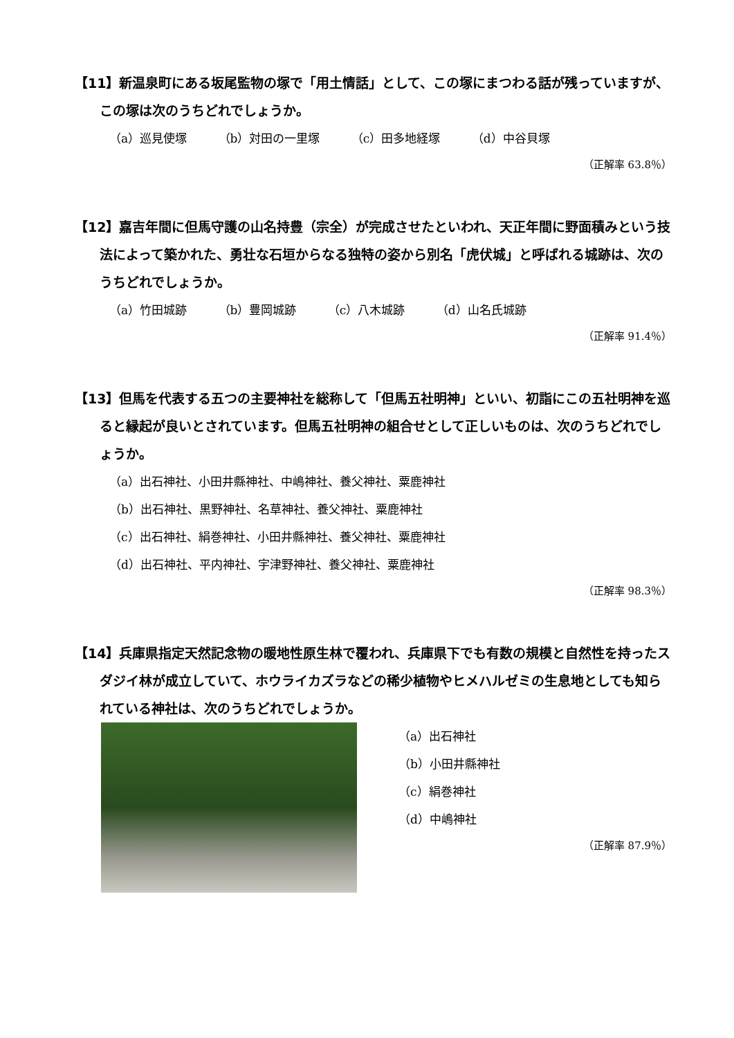【11】新温泉町にある坂尾監物の塚で「用土情話」として、この塚にまつわる話が残っていますが、この塚は次のうちどれでしょうか。
（a）巡見使塚 （b）対田の一里塚 （c）田多地経塚 （d）中谷貝塚
（正解率 63.8％）
【12】嘉吉年間に但馬守護の山名持豊（宗全）が完成させたといわれ、天正年間に野面積みという技法によって築かれた、勇壮な石垣からなる独特の姿から別名「虎伏城」と呼ばれる城跡は、次のうちどれでしょうか。
（a）竹田城跡 （b）豊岡城跡 （c）八木城跡 （d）山名氏城跡
（正解率 91.4％）
【13】但馬を代表する五つの主要神社を総称して「但馬五社明神」といい、初詣にこの五社明神を巡ると縁起が良いとされています。但馬五社明神の組合せとして正しいものは、次のうちどれでしょうか。
（a）出石神社、小田井縣神社、中嶋神社、養父神社、粟鹿神社
（b）出石神社、黒野神社、名草神社、養父神社、粟鹿神社
（c）出石神社、絹巻神社、小田井縣神社、養父神社、粟鹿神社
（d）出石神社、平内神社、宇津野神社、養父神社、粟鹿神社
（正解率 98.3％）
【14】兵庫県指定天然記念物の暖地性原生林で覆われ、兵庫県下でも有数の規模と自然性を持ったスダジイ林が成立していて、ホウライカズラなどの稀少植物やヒメハルゼミの生息地としても知られている神社は、次のうちどれでしょうか。
（a）出石神社
（b）小田井縣神社
（c）絹巻神社
（d）中嶋神社
（正解率 87.9％）